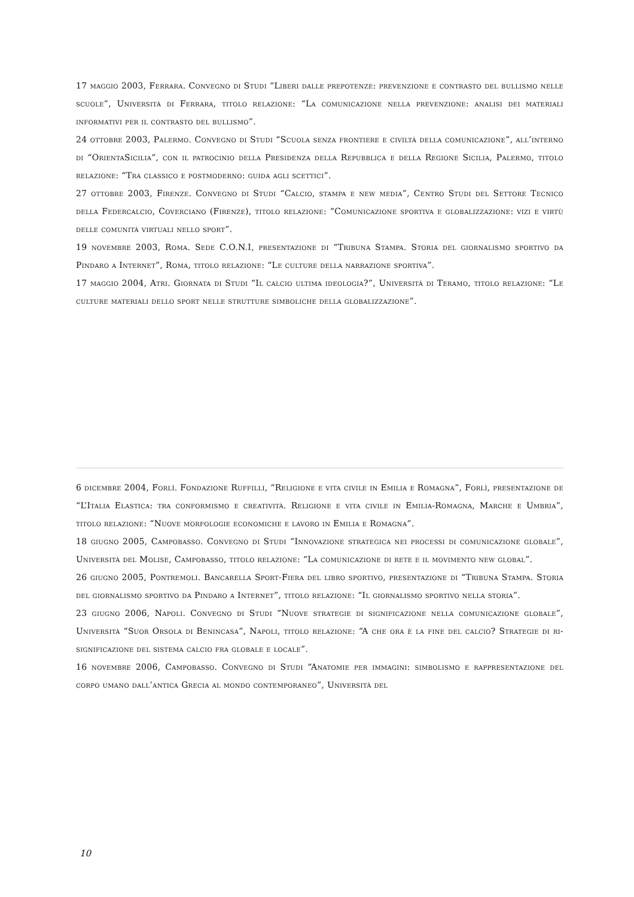17 maggio 2003, Ferrara. Convegno di Studi “Liberi dalle prepotenze: prevenzione e contrasto del bullismo nelle scuole”, Università di Ferrara, titolo relazione: “La comunicazione nella prevenzione: analisi dei materiali informativi per il contrasto del bullismo”.
24 ottobre 2003, Palermo. Convegno di Studi “Scuola senza frontiere e civiltà della comunicazione”, all’interno di “OrientaSicilia”, con il patrocinio della Presidenza della Repubblica e della Regione Sicilia, Palermo, titolo relazione: “Tra classico e postmoderno: guida agli scettici”.
27 ottobre 2003, Firenze. Convegno di Studi “Calcio, stampa e new media”, Centro Studi del Settore Tecnico della Federcalcio, Coverciano (Firenze), titolo relazione: “Comunicazione sportiva e globalizzazione: vizi e virtù delle comunità virtuali nello sport”.
19 novembre 2003, Roma. Sede C.O.N.I, presentazione di “Tribuna Stampa. Storia del giornalismo sportivo da Pindaro a Internet”, Roma, titolo relazione: “Le culture della narrazione sportiva”.
17 maggio 2004, Atri. Giornata di Studi “Il calcio ultima ideologia?”, Università di Teramo, titolo relazione: “Le culture materiali dello sport nelle strutture simboliche della globalizzazione”.
6 dicembre 2004, Forlì. Fondazione Ruffilli, “Religione e vita civile in Emilia e Romagna”, Forlì, presentazione de “L’Italia Elastica: tra conformismo e creatività. Religione e vita civile in Emilia-Romagna, Marche e Umbria”, titolo relazione: “Nuove morfologie economiche e lavoro in Emilia e Romagna”.
18 giugno 2005, Campobasso. Convegno di Studi “Innovazione strategica nei processi di comunicazione globale”, Università del Molise, Campobasso, titolo relazione: “La comunicazione di rete e il movimento new global”.
26 giugno 2005, Pontremoli. Bancarella Sport-Fiera del libro sportivo, presentazione di “Tribuna Stampa. Storia del giornalismo sportivo da Pindaro a Internet”, titolo relazione: “Il giornalismo sportivo nella storia”.
23 giugno 2006, Napoli. Convegno di Studi “Nuove strategie di significazione nella comunicazione globale”, Università “Suor Orsola di Benincasa”, Napoli, titolo relazione: “A che ora è la fine del calcio? Strategie di ri- significazione del sistema calcio fra globale e locale”.
16 novembre 2006, Campobasso. Convegno di Studi “Anatomie per immagini: simbolismo e rappresentazione del corpo umano dall’antica Grecia al mondo contemporaneo”, Università del
10